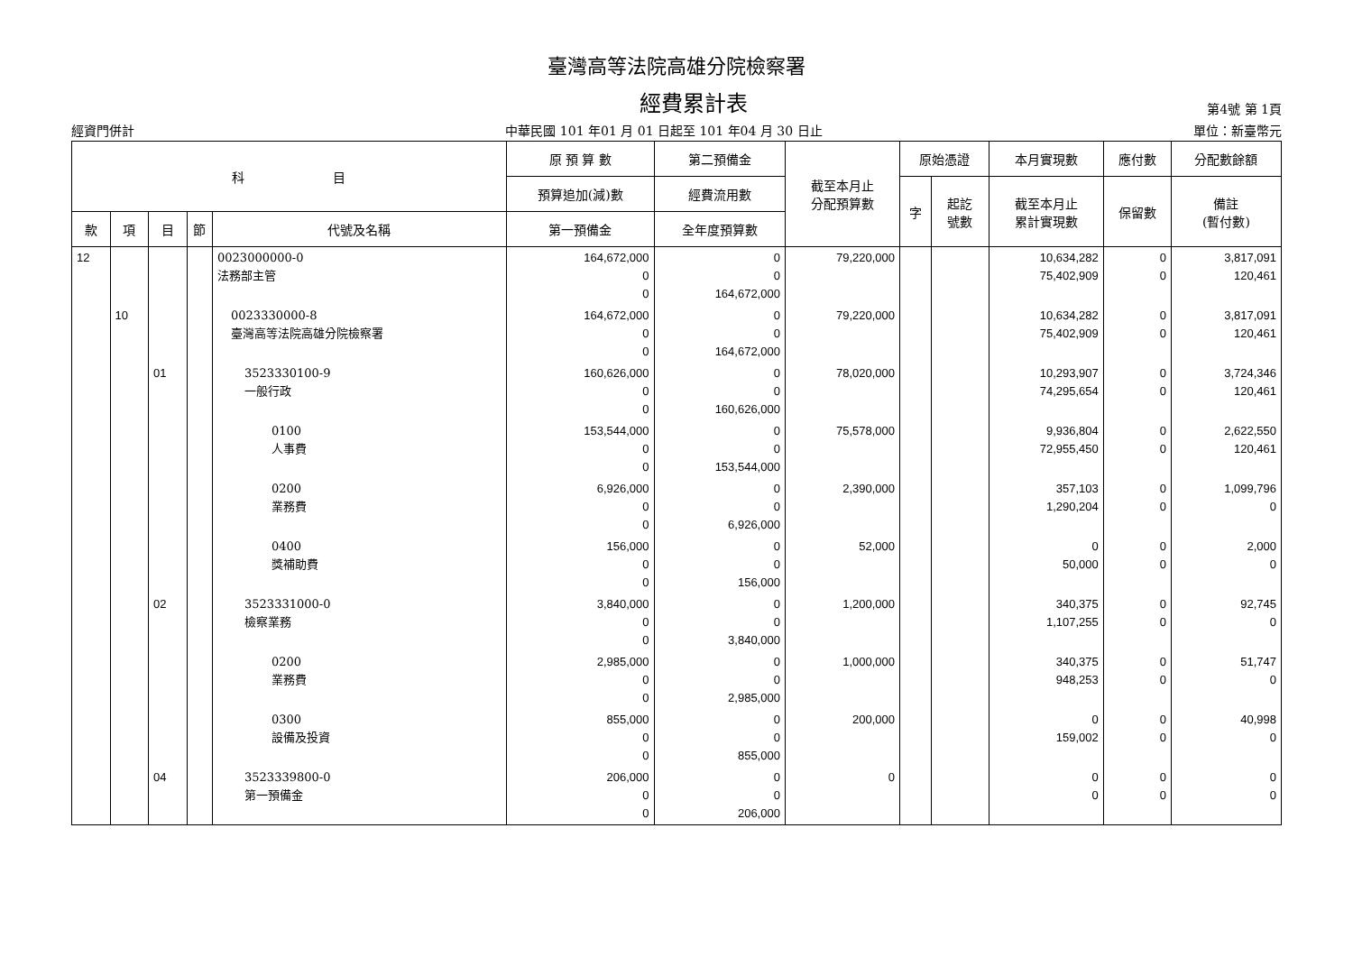臺灣高等法院高雄分院檢察署
經費累計表
第4號 第 1頁
經資門併計 中華民國 101 年01 月 01 日起至 101 年04 月 30 日止 單位：新臺幣元
| 科 目 | | | | | 原 預 算 數 | 第二預備金 | 截至本月止 分配預算數 | 原始憑證 | | 本月實現數 | 應付數 | 分配數餘額 |
| --- | --- | --- | --- | --- | --- | --- | --- | --- | --- | --- | --- | --- |
| | | | | | 預算追加(減)數 | 經費流用數 | | 字 | 起訖 號數 | 截至本月止 累計實現數 | 保留數 | 備註 (暫付數) |
| 款 | 項 | 目 | 節 | 代號及名稱 | 第一預備金 | 全年度預算數 | | | | | | |
| 12 | | | | 0023000000-0 法務部主管 | 164,672,000 0 0 | 0 0 164,672,000 | 79,220,000 | | | 10,634,282 75,402,909 | 0 0 | 3,817,091 120,461 |
| | 10 | | | 0023330000-8 臺灣高等法院高雄分院檢察署 | 164,672,000 0 0 | 0 0 164,672,000 | 79,220,000 | | | 10,634,282 75,402,909 | 0 0 | 3,817,091 120,461 |
| | | 01 | | 3523330100-9 一般行政 | 160,626,000 0 0 | 0 0 160,626,000 | 78,020,000 | | | 10,293,907 74,295,654 | 0 0 | 3,724,346 120,461 |
| | | | | 0100 人事費 | 153,544,000 0 0 | 0 0 153,544,000 | 75,578,000 | | | 9,936,804 72,955,450 | 0 0 | 2,622,550 120,461 |
| | | | | 0200 業務費 | 6,926,000 0 0 | 0 0 6,926,000 | 2,390,000 | | | 357,103 1,290,204 | 0 0 | 1,099,796 0 |
| | | | | 0400 獎補助費 | 156,000 0 0 | 0 0 156,000 | 52,000 | | | 0 50,000 | 0 0 | 2,000 0 |
| | | 02 | | 3523331000-0 檢察業務 | 3,840,000 0 0 | 0 0 3,840,000 | 1,200,000 | | | 340,375 1,107,255 | 0 0 | 92,745 0 |
| | | | | 0200 業務費 | 2,985,000 0 0 | 0 0 2,985,000 | 1,000,000 | | | 340,375 948,253 | 0 0 | 51,747 0 |
| | | | | 0300 設備及投資 | 855,000 0 0 | 0 0 855,000 | 200,000 | | | 0 159,002 | 0 0 | 40,998 0 |
| | | 04 | | 3523339800-0 第一預備金 | 206,000 0 0 | 0 0 206,000 | 0 | | | 0 0 | 0 0 | 0 0 |